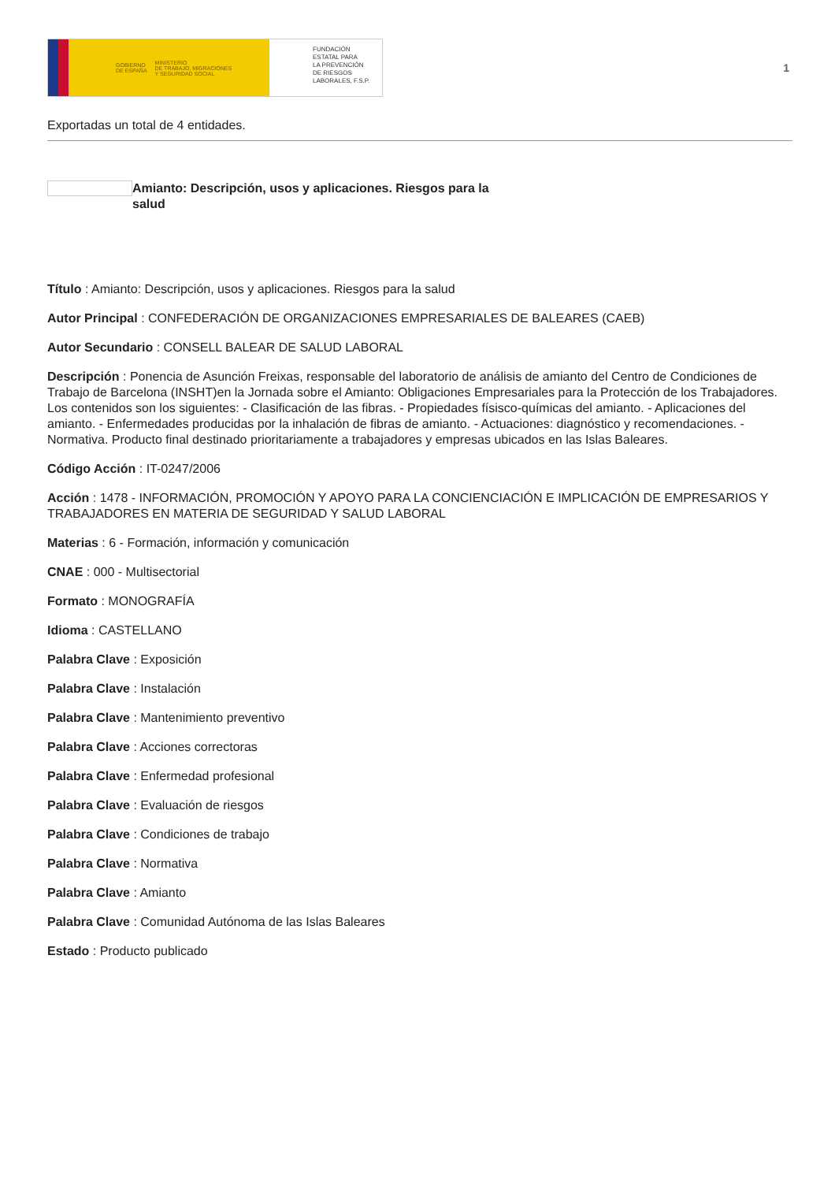GOBIERNO
DE ESPAÑA MINISTERIO
DE TRABAJO, MIGRACIONES
Y SEGURIDAD SOCIAL
FUNDACIÓN
ESTATAL PARA
LA PREVENCIÓN
DE RIESGOS
LABORALES, F.S.P.
1
Exportadas un total de 4 entidades.
Amianto: Descripción, usos y aplicaciones. Riesgos para la salud
Título : Amianto: Descripción, usos y aplicaciones. Riesgos para la salud
Autor Principal : CONFEDERACIÓN DE ORGANIZACIONES EMPRESARIALES DE BALEARES (CAEB)
Autor Secundario : CONSELL BALEAR DE SALUD LABORAL
Descripción : Ponencia de Asunción Freixas, responsable del laboratorio de análisis de amianto del Centro de Condiciones de Trabajo de Barcelona (INSHT)en la Jornada sobre el Amianto: Obligaciones Empresariales para la Protección de los Trabajadores. Los contenidos son los siguientes: - Clasificación de las fibras. - Propiedades físisco-químicas del amianto. - Aplicaciones del amianto. - Enfermedades producidas por la inhalación de fibras de amianto. - Actuaciones: diagnóstico y recomendaciones. - Normativa. Producto final destinado prioritariamente a trabajadores y empresas ubicados en las Islas Baleares.
Código Acción : IT-0247/2006
Acción : 1478 - INFORMACIÓN, PROMOCIÓN Y APOYO PARA LA CONCIENCIACIÓN E IMPLICACIÓN DE EMPRESARIOS Y TRABAJADORES EN MATERIA DE SEGURIDAD Y SALUD LABORAL
Materias : 6 - Formación, información y comunicación
CNAE : 000 - Multisectorial
Formato : MONOGRAFÍA
Idioma : CASTELLANO
Palabra Clave : Exposición
Palabra Clave : Instalación
Palabra Clave : Mantenimiento preventivo
Palabra Clave : Acciones correctoras
Palabra Clave : Enfermedad profesional
Palabra Clave : Evaluación de riesgos
Palabra Clave : Condiciones de trabajo
Palabra Clave : Normativa
Palabra Clave : Amianto
Palabra Clave : Comunidad Autónoma de las Islas Baleares
Estado : Producto publicado